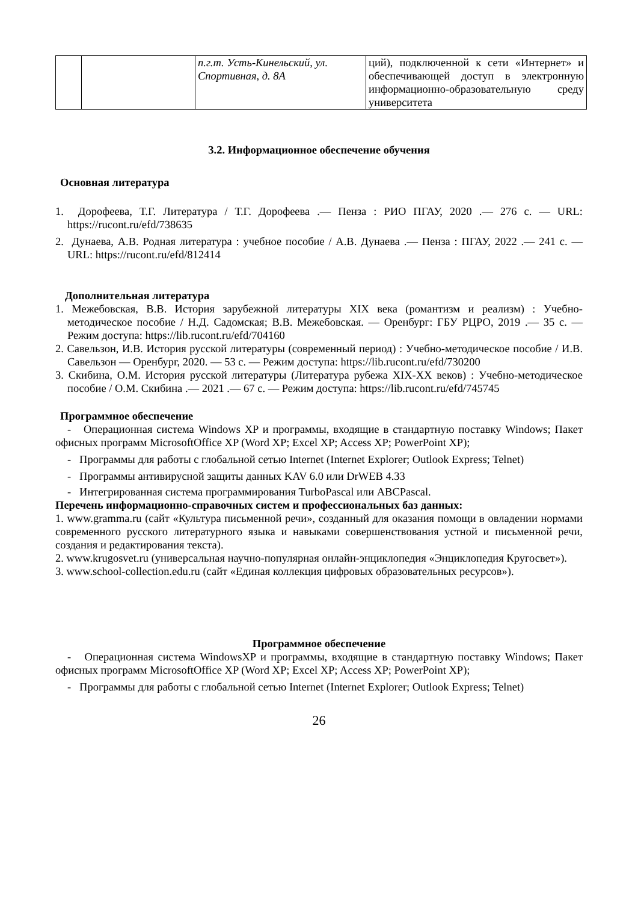| | | п.г.т. Усть-Кинельский, ул. Спортивная, д. 8А | ций), подключенной к сети «Интернет» и обеспечивающей доступ в электронную информационно-образовательную среду университета |
3.2. Информационное обеспечение обучения
Основная литература
1. Дорофеева, Т.Г. Литература / Т.Г. Дорофеева .— Пенза : РИО ПГАУ, 2020 .— 276 с. — URL: https://rucont.ru/efd/738635
2. Дунаева, А.В. Родная литература : учебное пособие / А.В. Дунаева .— Пенза : ПГАУ, 2022 .— 241 с. — URL: https://rucont.ru/efd/812414
Дополнительная литература
1. Межебовская, В.В. История зарубежной литературы XIX века (романтизм и реализм) : Учебно-методическое пособие / Н.Д. Садомская; В.В. Межебовская. — Оренбург: ГБУ РЦРО, 2019 .— 35 с. — Режим доступа: https://lib.rucont.ru/efd/704160
2. Савельзон, И.В. История русской литературы (современный период) : Учебно-методическое пособие / И.В. Савельзон — Оренбург, 2020. — 53 с. — Режим доступа: https://lib.rucont.ru/efd/730200
3. Скибина, О.М. История русской литературы (Литература рубежа XIX-XX веков) : Учебно-методическое пособие / О.М. Скибина .— 2021 .— 67 с. — Режим доступа: https://lib.rucont.ru/efd/745745
Программное обеспечение
- Операционная система Windows XP и программы, входящие в стандартную поставку Windows; Пакет офисных программ MicrosoftOffice XP (Word XP; Excel XP; Access XP; PowerPoint XP);
- Программы для работы с глобальной сетью Internet (Internet Explorer; Outlook Express; Telnet)
- Программы антивирусной защиты данных KAV 6.0 или DrWEB 4.33
- Интегрированная система программирования TurboPascal или ABCPascal.
Перечень информационно-справочных систем и профессиональных баз данных:
1. www.gramma.ru (сайт «Культура письменной речи», созданный для оказания помощи в овладении нормами современного русского литературного языка и навыками совершенствования устной и письменной речи, создания и редактирования текста).
2. www.krugosvet.ru (универсальная научно-популярная онлайн-энциклопедия «Энциклопедия Кругосвет»).
3. www.school-collection.edu.ru (сайт «Единая коллекция цифровых образовательных ресурсов»).
Программное обеспечение
- Операционная система WindowsXP и программы, входящие в стандартную поставку Windows; Пакет офисных программ MicrosoftOffice XP (Word XP; Excel XP; Access XP; PowerPoint XP);
- Программы для работы с глобальной сетью Internet (Internet Explorer; Outlook Express; Telnet)
26